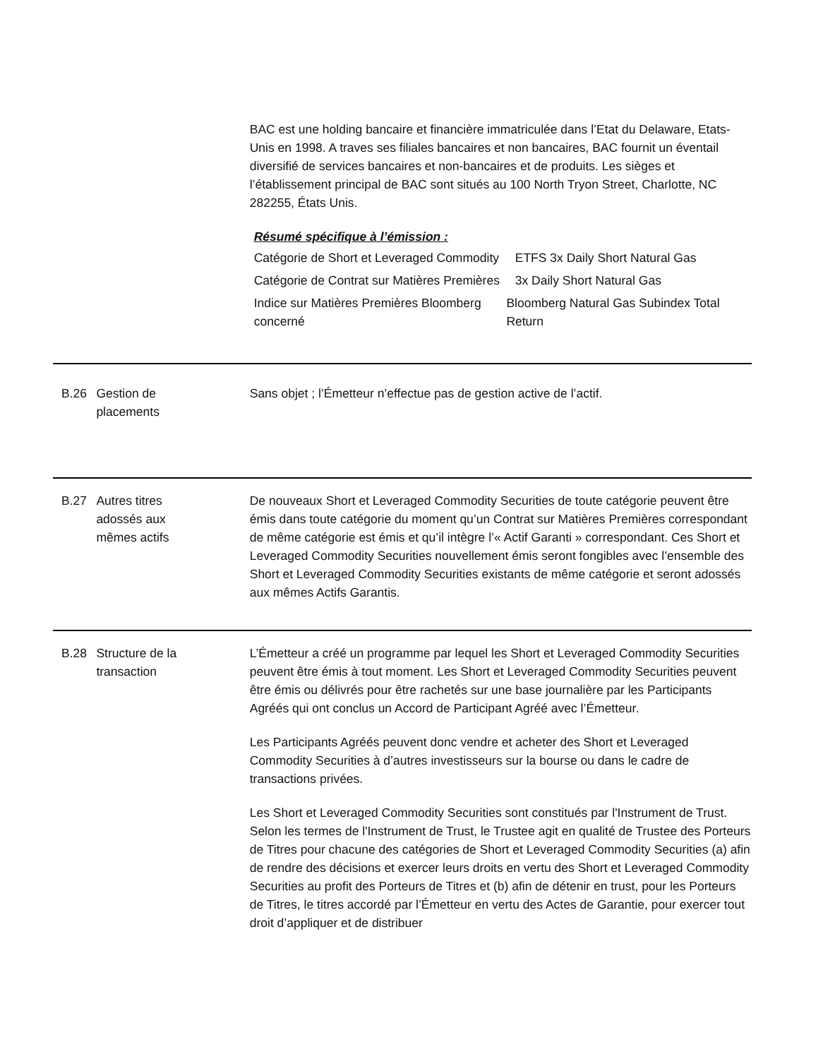BAC est une holding bancaire et financière immatriculée dans l’Etat du Delaware, Etats-Unis en 1998. A traves ses filiales bancaires et non bancaires, BAC fournit un éventail diversifié de services bancaires et non-bancaires et de produits. Les sièges et l’établissement principal de BAC sont situés au 100 North Tryon Street, Charlotte, NC 282255, États Unis.
Résumé spécifique à l’émission :
Catégorie de Short et Leveraged Commodity
ETFS 3x Daily Short Natural Gas
Catégorie de Contrat sur Matières Premières
3x Daily Short Natural Gas
Indice sur Matières Premières Bloomberg concerné
Bloomberg Natural Gas Subindex Total Return
B.26 Gestion de
placements
Sans objet ; l’Émetteur n’effectue pas de gestion active de l’actif.
B.27 Autres titres
adossés aux
mêmes actifs
De nouveaux Short et Leveraged Commodity Securities de toute catégorie peuvent être émis dans toute catégorie du moment qu’un Contrat sur Matières Premières correspondant de même catégorie est émis et qu’il intègre l’« Actif Garanti » correspondant. Ces Short et Leveraged Commodity Securities nouvellement émis seront fongibles avec l’ensemble des Short et Leveraged Commodity Securities existants de même catégorie et seront adossés aux mêmes Actifs Garantis.
B.28 Structure de la
transaction
L’Émetteur a créé un programme par lequel les Short et Leveraged Commodity Securities peuvent être émis à tout moment. Les Short et Leveraged Commodity Securities peuvent être émis ou délivrés pour être rachetés sur une base journalière par les Participants Agréés qui ont conclus un Accord de Participant Agréé avec l’Émetteur.
Les Participants Agréés peuvent donc vendre et acheter des Short et Leveraged Commodity Securities à d’autres investisseurs sur la bourse ou dans le cadre de transactions privées.
Les Short et Leveraged Commodity Securities sont constitués par l'Instrument de Trust. Selon les termes de l'Instrument de Trust, le Trustee agit en qualité de Trustee des Porteurs de Titres pour chacune des catégories de Short et Leveraged Commodity Securities (a) afin de rendre des décisions et exercer leurs droits en vertu des Short et Leveraged Commodity Securities au profit des Porteurs de Titres et (b) afin de détenir en trust, pour les Porteurs de Titres, le titres accordé par l’Émetteur en vertu des Actes de Garantie, pour exercer tout droit d’appliquer et de distribuer